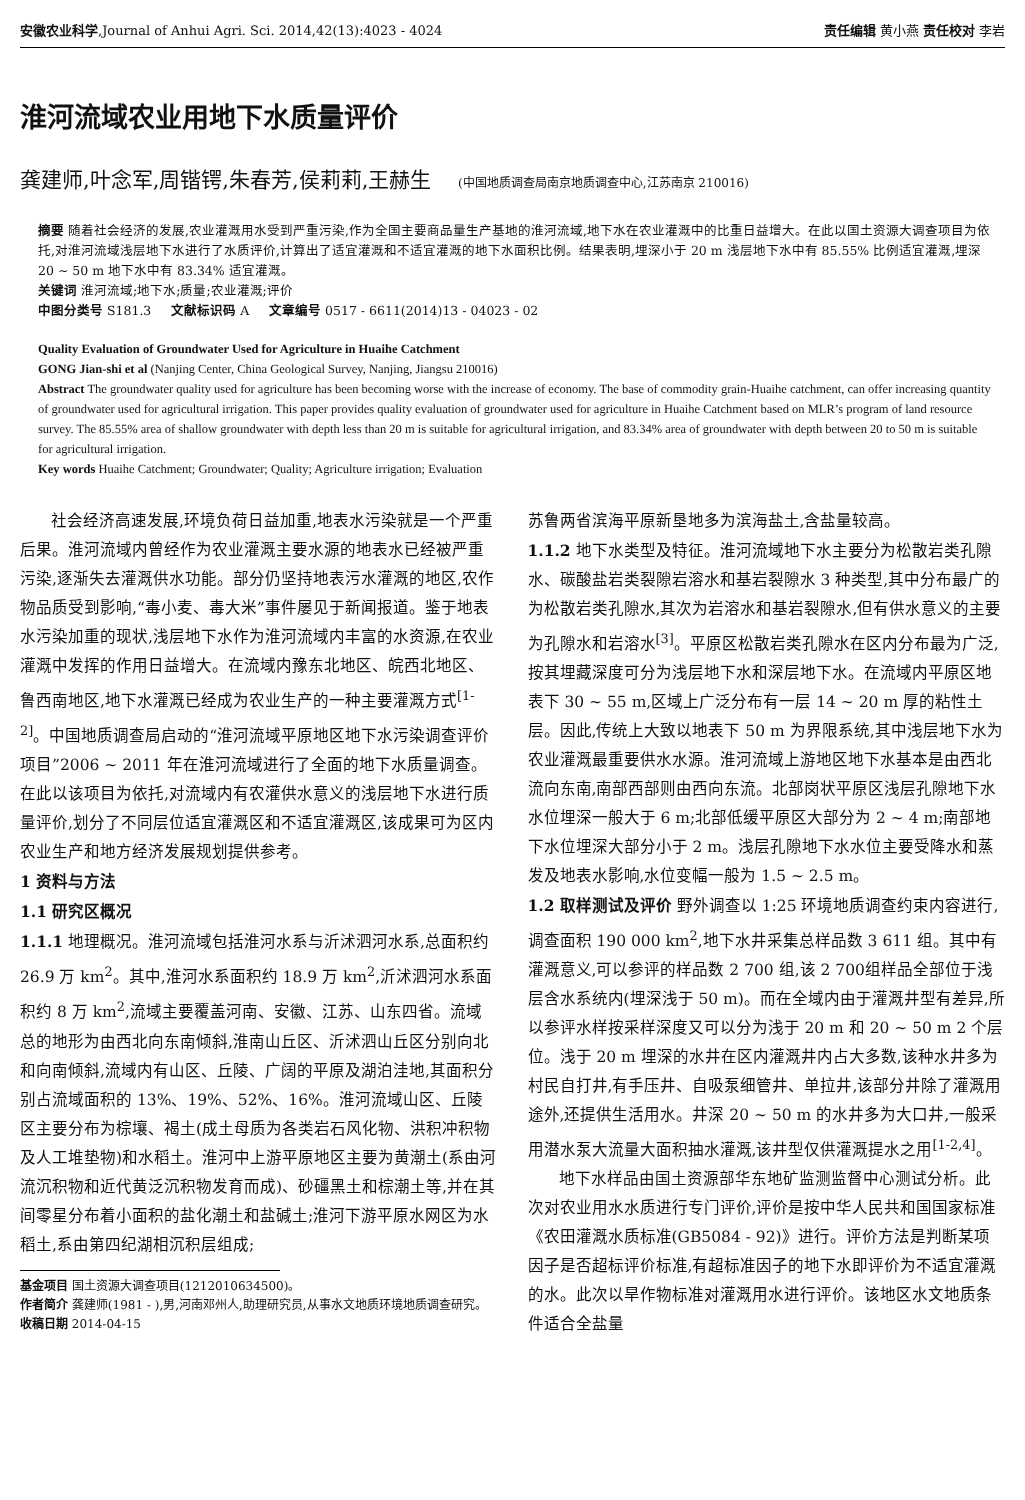安徽农业科学,Journal of Anhui Agri. Sci. 2014,42(13):4023 - 4024 责任编辑 黄小燕 责任校对 李岩
淮河流域农业用地下水质量评价
龚建师,叶念军,周锴锷,朱春芳,侯莉莉,王赫生 (中国地质调查局南京地质调查中心,江苏南京 210016)
摘要 随着社会经济的发展,农业灌溉用水受到严重污染,作为全国主要商品量生产基地的淮河流域,地下水在农业灌溉中的比重日益增大。在此以国土资源大调查项目为依托,对淮河流域浅层地下水进行了水质评价,计算出了适宜灌溉和不适宜灌溉的地下水面积比例。结果表明,埋深小于 20 m 浅层地下水中有 85.55% 比例适宜灌溉,埋深 20 ~ 50 m 地下水中有 83.34% 适宜灌溉。
关键词 淮河流域;地下水;质量;农业灌溉;评价
中图分类号 S181.3 文献标识码 A 文章编号 0517 - 6611(2014)13 - 04023 - 02
Quality Evaluation of Groundwater Used for Agriculture in Huaihe Catchment
GONG Jian-shi et al (Nanjing Center, China Geological Survey, Nanjing, Jiangsu 210016)
Abstract The groundwater quality used for agriculture has been becoming worse with the increase of economy. The base of commodity grain-Huaihe catchment, can offer increasing quantity of groundwater used for agricultural irrigation. This paper provides quality evaluation of groundwater used for agriculture in Huaihe Catchment based on MLR’s program of land resource survey. The 85.55% area of shallow groundwater with depth less than 20 m is suitable for agricultural irrigation, and 83.34% area of groundwater with depth between 20 to 50 m is suitable for agricultural irrigation.
Key words Huaihe Catchment; Groundwater; Quality; Agriculture irrigation; Evaluation
社会经济高速发展,环境负荷日益加重,地表水污染就是一个严重后果。淮河流域内曾经作为农业灌溉主要水源的地表水已经被严重污染,逐渐失去灌溉供水功能。部分仍坚持地表污水灌溉的地区,农作物品质受到影响,“毒小麦、毒大米”事件屡见于新闻报道。鉴于地表水污染加重的现状,浅层地下水作为淮河流域内丰富的水资源,在农业灌溉中发挥的作用日益增大。在流域内豫东北地区、皖西北地区、鲁西南地区,地下水灌溉已经成为农业生产的一种主要灌溉方式<sup>[1-2]</sup>。中国地质调查局启动的“淮河流域平原地区地下水污染调查评价项目”2006 ~ 2011 年在淮河流域进行了全面的地下水质量调查。在此以该项目为依托,对流域内有农灌供水意义的浅层地下水进行质量评价,划分了不同层位适宜灌溉区和不适宜灌溉区,该成果可为区内农业生产和地方经济发展规划提供参考。
1 资料与方法
1.1 研究区概况
1.1.1 地理概况。淮河流域包括淮河水系与沂沭泗河水系,总面积约 26.9 万 km<sup>2</sup>。其中,淮河水系面积约 18.9 万 km<sup>2</sup>,沂沭泗河水系面积约 8 万 km<sup>2</sup>,流域主要覆盖河南、安徽、江苏、山东四省。流域总的地形为由西北向东南倾斜,淮南山丘区、沂沭泗山丘区分别向北和向南倾斜,流域内有山区、丘陵、广阔的平原及湖泊洼地,其面积分别占流域面积的 13%、19%、52%、16%。淮河流域山区、丘陵区主要分布为棕壤、褐土(成土母质为各类岩石风化物、洪积冲积物及人工堆垫物)和水稻土。淮河中上游平原地区主要为黄潮土(系由河流沉积物和近代黄泛沉积物发育而成)、砂礓黑土和棕潮土等,并在其间零星分布着小面积的盐化潮土和盐碱土;淮河下游平原水网区为水稻土,系由第四纪湖相沉积层组成;
基金项目 国土资源大调查项目(1212010634500)。
作者简介 龚建师(1981 - ),男,河南邓州人,助理研究员,从事水文地质环境地质调查研究。
收稿日期 2014-04-15
苏鲁两省滨海平原新垦地多为滨海盐土,含盐量较高。
1.1.2 地下水类型及特征。淮河流域地下水主要分为松散岩类孔隙水、碳酸盐岩类裂隙岩溶水和基岩裂隙水 3 种类型,其中分布最广的为松散岩类孔隙水,其次为岩溶水和基岩裂隙水,但有供水意义的主要为孔隙水和岩溶水<sup>[3]</sup>。平原区松散岩类孔隙水在区内分布最为广泛,按其埋藏深度可分为浅层地下水和深层地下水。在流域内平原区地表下 30 ~ 55 m,区域上广泛分布有一层 14 ~ 20 m 厚的粘性土层。因此,传统上大致以地表下 50 m 为界限系统,其中浅层地下水为农业灌溉最重要供水水源。淮河流域上游地区地下水基本是由西北流向东南,南部西部则由西向东流。北部岗状平原区浅层孔隙地下水水位埋深一般大于 6 m;北部低缓平原区大部分为 2 ~ 4 m;南部地下水位埋深大部分小于 2 m。浅层孔隙地下水水位主要受降水和蒸发及地表水影响,水位变幅一般为 1.5 ~ 2.5 m。
1.2 取样测试及评价 野外调查以 1:25 环境地质调查约束内容进行,调查面积 190 000 km<sup>2</sup>,地下水井采集总样品数 3 611 组。其中有灌溉意义,可以参评的样品数 2 700 组,该 2 700组样品全部位于浅层含水系统内(埋深浅于 50 m)。而在全域内由于灌溉井型有差异,所以参评水样按采样深度又可以分为浅于 20 m 和 20 ~ 50 m 2 个层位。浅于 20 m 埋深的水井在区内灌溉井内占大多数,该种水井多为村民自打井,有手压井、自吸泵细管井、单拉井,该部分井除了灌溉用途外,还提供生活用水。井深 20 ~ 50 m 的水井多为大口井,一般采用潜水泵大流量大面积抽水灌溉,该井型仅供灌溉提水之用<sup>[1-2,4]</sup>。
地下水样品由国土资源部华东地矿监测监督中心测试分析。此次对农业用水水质进行专门评价,评价是按中华人民共和国国家标准《农田灌溉水质标准(GB5084 - 92)》进行。评价方法是判断某项因子是否超标评价标准,有超标准因子的地下水即评价为不适宜灌溉的水。此次以旱作物标准对灌溉用水进行评价。该地区水文地质条件适合全盐量